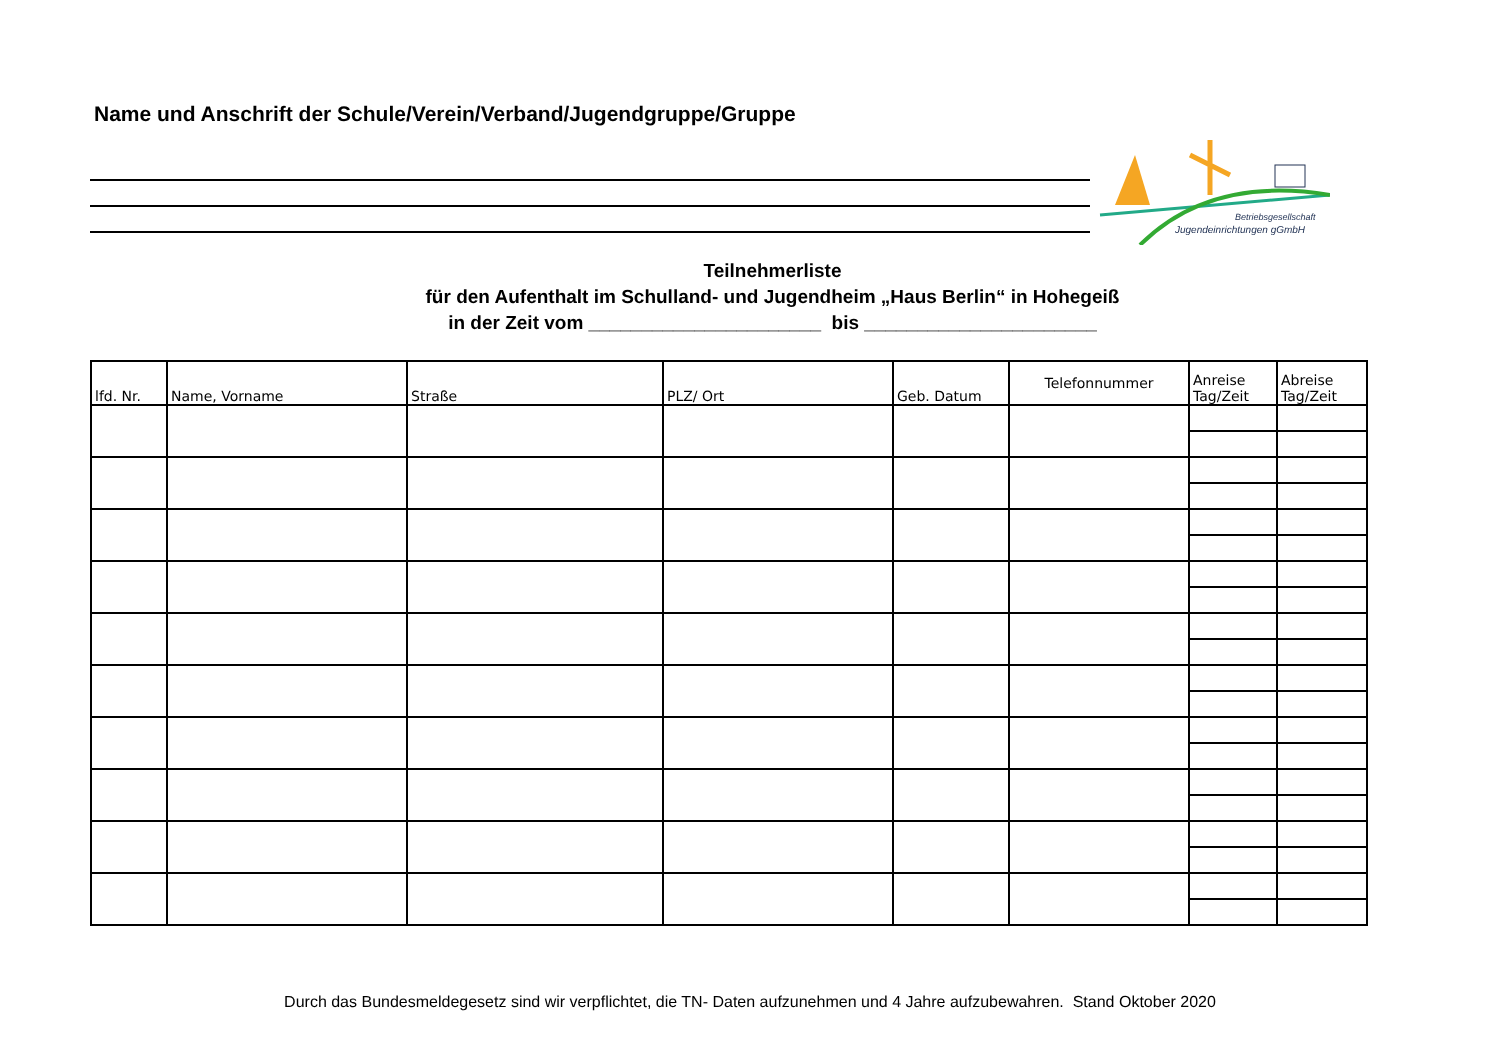Name und Anschrift der Schule/Verein/Verband/Jugendgruppe/Gruppe
Betriebsgesellschaft
Jugendeinrichtungen gGmbH
Teilnehmerliste
für den Aufenthalt im Schulland- und Jugendheim „Haus Berlin“ in Hohegeiß
in der Zeit vom ______________________ bis ______________________
| lfd. Nr. | Name, Vorname | Straße | PLZ/ Ort | Geb. Datum | Telefonnummer | Anreise Tag/Zeit | Abreise Tag/Zeit |
| --- | --- | --- | --- | --- | --- | --- | --- |
Durch das Bundesmeldegesetz sind wir verpflichtet, die TN- Daten aufzunehmen und 4 Jahre aufzubewahren. Stand Oktober 2020